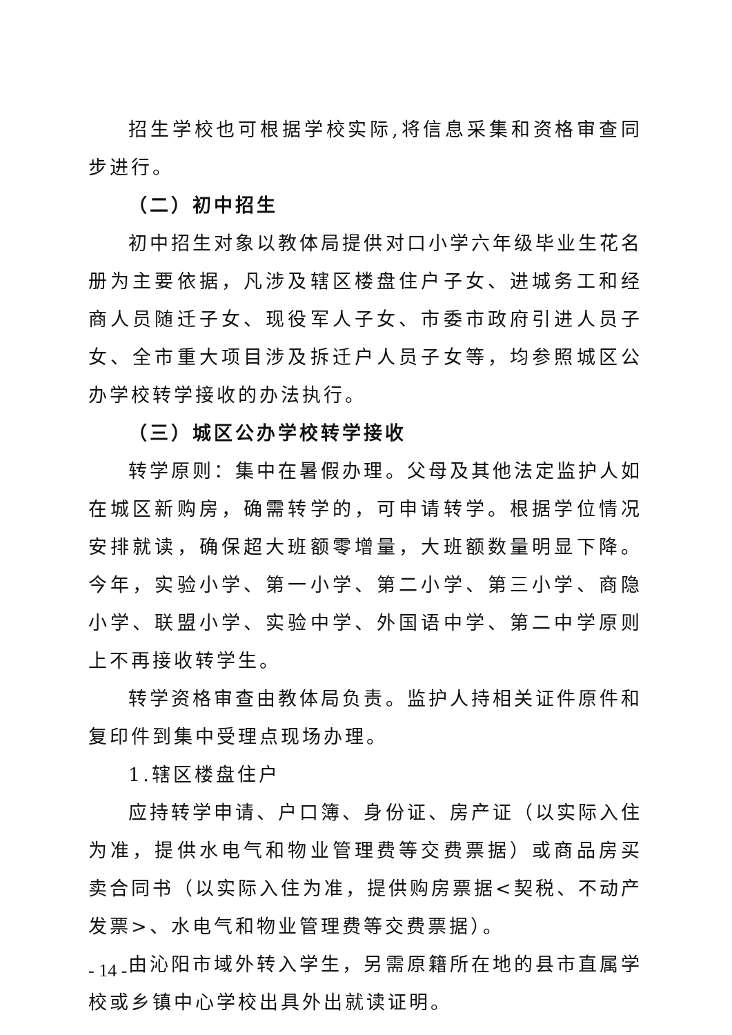招生学校也可根据学校实际,将信息采集和资格审查同步进行。
（二）初中招生
初中招生对象以教体局提供对口小学六年级毕业生花名册为主要依据，凡涉及辖区楼盘住户子女、进城务工和经商人员随迁子女、现役军人子女、市委市政府引进人员子女、全市重大项目涉及拆迁户人员子女等，均参照城区公办学校转学接收的办法执行。
（三）城区公办学校转学接收
转学原则：集中在暑假办理。父母及其他法定监护人如在城区新购房，确需转学的，可申请转学。根据学位情况安排就读，确保超大班额零增量，大班额数量明显下降。今年，实验小学、第一小学、第二小学、第三小学、商隐小学、联盟小学、实验中学、外国语中学、第二中学原则上不再接收转学生。
转学资格审查由教体局负责。监护人持相关证件原件和复印件到集中受理点现场办理。
1.辖区楼盘住户
应持转学申请、户口簿、身份证、房产证（以实际入住为准，提供水电气和物业管理费等交费票据）或商品房买卖合同书（以实际入住为准，提供购房票据<契税、不动产发票>、水电气和物业管理费等交费票据）。
由沁阳市域外转入学生，另需原籍所在地的县市直属学校或乡镇中心学校出具外出就读证明。
- 14 -